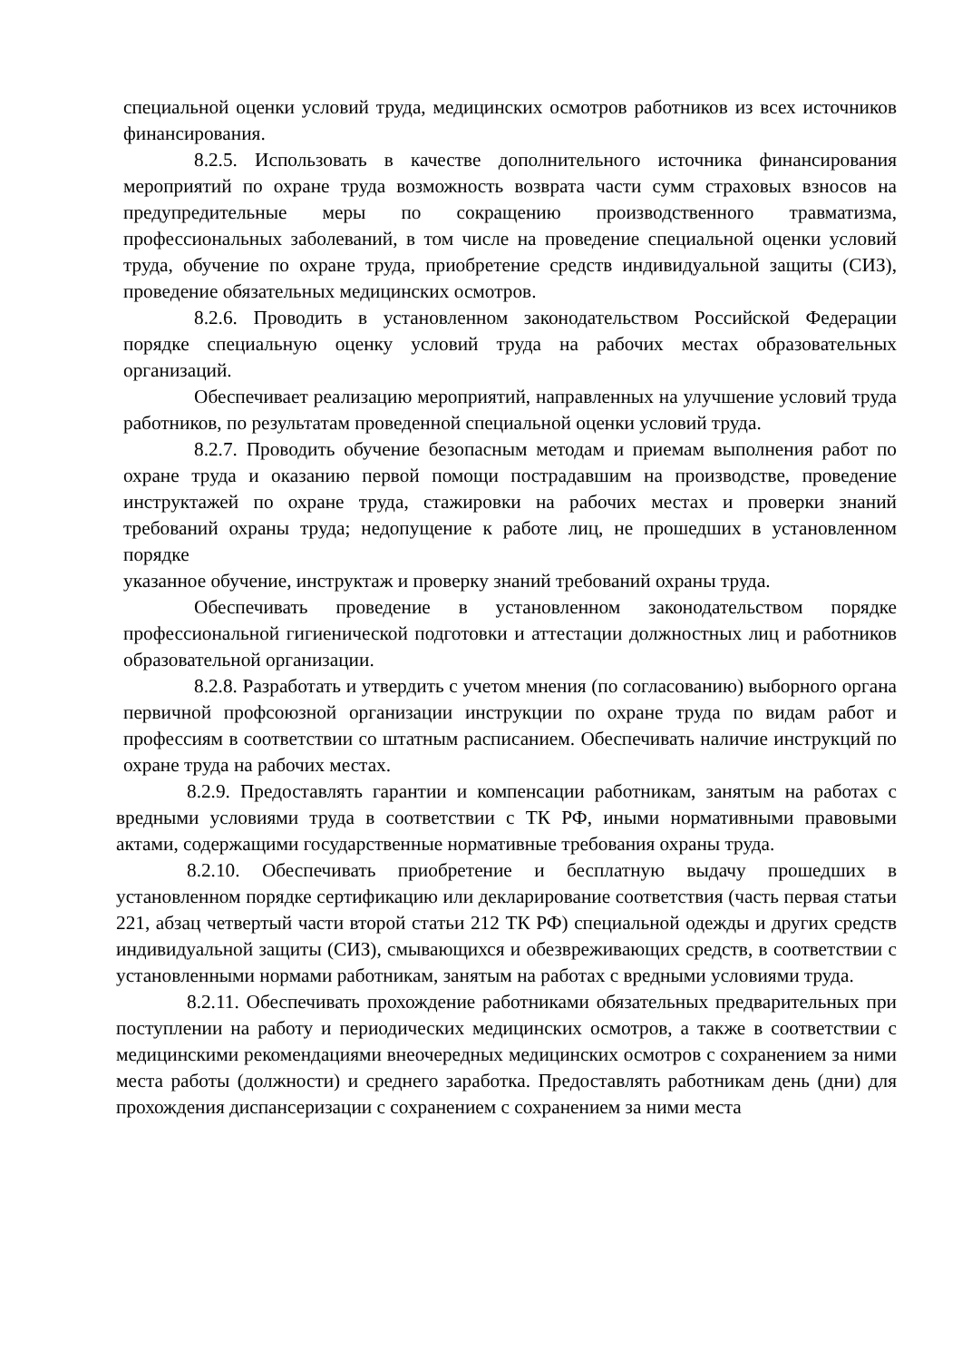специальной оценки условий труда, медицинских осмотров работников из всех источников финансирования.
8.2.5. Использовать в качестве дополнительного источника финансирования мероприятий по охране труда возможность возврата части сумм страховых взносов на предупредительные меры по сокращению производственного травматизма, профессиональных заболеваний, в том числе на проведение специальной оценки условий труда, обучение по охране труда, приобретение средств индивидуальной защиты (СИЗ), проведение обязательных медицинских осмотров.
8.2.6. Проводить в установленном законодательством Российской Федерации порядке специальную оценку условий труда на рабочих местах образовательных организаций.
Обеспечивает реализацию мероприятий, направленных на улучшение условий труда работников, по результатам проведенной специальной оценки условий труда.
8.2.7. Проводить обучение безопасным методам и приемам выполнения работ по охране труда и оказанию первой помощи пострадавшим на производстве, проведение инструктажей по охране труда, стажировки на рабочих местах и проверки знаний требований охраны труда; недопущение к работе лиц, не прошедших в установленном порядке
указанное обучение, инструктаж и проверку знаний требований охраны труда.
Обеспечивать проведение в установленном законодательством порядке профессиональной гигиенической подготовки и аттестации должностных лиц и работников образовательной организации.
8.2.8. Разработать и утвердить с учетом мнения (по согласованию) выборного органа первичной профсоюзной организации инструкции по охране труда по видам работ и профессиям в соответствии со штатным расписанием. Обеспечивать наличие инструкций по охране труда на рабочих местах.
8.2.9. Предоставлять гарантии и компенсации работникам, занятым на работах с вредными условиями труда в соответствии с ТК РФ, иными нормативными правовыми актами, содержащими государственные нормативные требования охраны труда.
8.2.10. Обеспечивать приобретение и бесплатную выдачу прошедших в установленном порядке сертификацию или декларирование соответствия (часть первая статьи 221, абзац четвертый части второй статьи 212 ТК РФ) специальной одежды и других средств индивидуальной защиты (СИЗ), смывающихся и обезвреживающих средств, в соответствии с установленными нормами работникам, занятым на работах с вредными условиями труда.
8.2.11. Обеспечивать прохождение работниками обязательных предварительных при поступлении на работу и периодических медицинских осмотров, а также в соответствии с медицинскими рекомендациями внеочередных медицинских осмотров с сохранением за ними места работы (должности) и среднего заработка. Предоставлять работникам день (дни) для прохождения диспансеризации с сохранением с сохранением за ними места